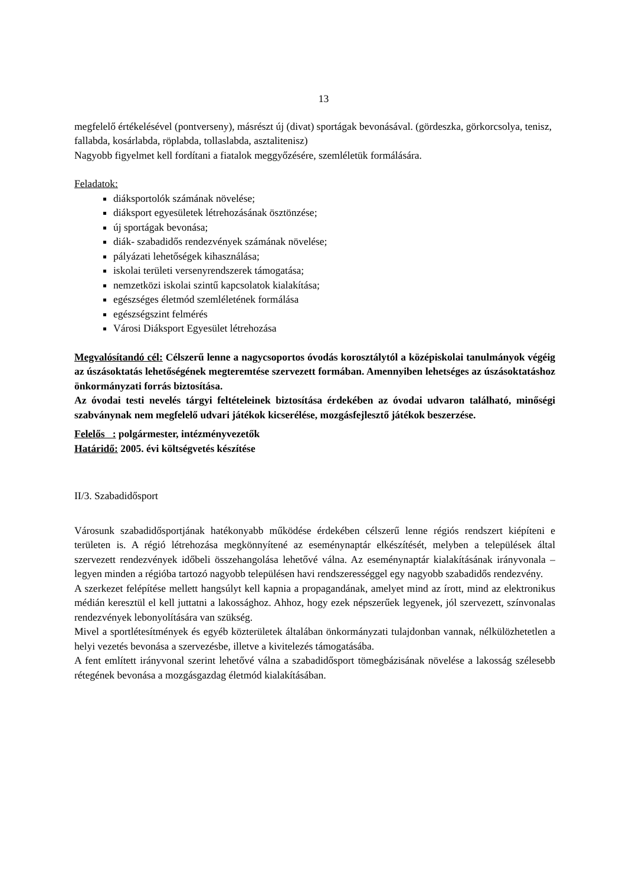13
megfelelő értékelésével (pontverseny), másrészt új (divat) sportágak bevonásával. (gördeszka, görkorcsolya, tenisz, fallabda, kosárlabda, röplabda, tollaslabda, asztalitenisz)
Nagyobb figyelmet kell fordítani a fiatalok meggyőzésére, szemléletük formálására.
Feladatok:
diáksportolók számának növelése;
diáksport egyesületek létrehozásának ösztönzése;
új sportágak bevonása;
diák- szabadidős rendezvények számának növelése;
pályázati lehetőségek kihasználása;
iskolai területi versenyrendszerek támogatása;
nemzetközi iskolai szintű kapcsolatok kialakítása;
egészséges életmód szemléletének formálása
egészségszint felmérés
Városi Diáksport Egyesület létrehozása
Megvalósítandó cél: Célszerű lenne a nagycsoportos óvodás korosztálytól a középiskolai tanulmányok végéig az úszásoktatás lehetőségének megteremtése szervezett formában. Amennyiben lehetséges az úszásoktatáshoz önkormányzati forrás biztosítása.
Az óvodai testi nevelés tárgyi feltételeinek biztosítása érdekében az óvodai udvaron található, minőségi szabványnak nem megfelelő udvari játékok kicserélése, mozgásfejlesztő játékok beszerzése.
Felelős : polgármester, intézményvezetők
Határidő: 2005. évi költségvetés készítése
II/3. Szabadidősport
Városunk szabadidősportjának hatékonyabb működése érdekében célszerű lenne régiós rendszert kiépíteni e területen is. A régió létrehozása megkönnyítené az eseménynaptár elkészítését, melyben a települések által szervezett rendezvények időbeli összehangolása lehetővé válna. Az eseménynaptár kialakításának irányvonala – legyen minden a régióba tartozó nagyobb településen havi rendszerességgel egy nagyobb szabadidős rendezvény.
A szerkezet felépítése mellett hangsúlyt kell kapnia a propagandának, amelyet mind az írott, mind az elektronikus médián keresztül el kell juttatni a lakossághoz. Ahhoz, hogy ezek népszerűek legyenek, jól szervezett, színvonalas rendezvények lebonyolítására van szükség.
Mivel a sportlétesítmények és egyéb közterületek általában önkormányzati tulajdonban vannak, nélkülözhetetlen a helyi vezetés bevonása a szervezésbe, illetve a kivitelezés támogatásába.
A fent említett irányvonal szerint lehetővé válna a szabadidősport tömegbázisának növelése a lakosság szélesebb rétegének bevonása a mozgásgazdag életmód kialakításában.